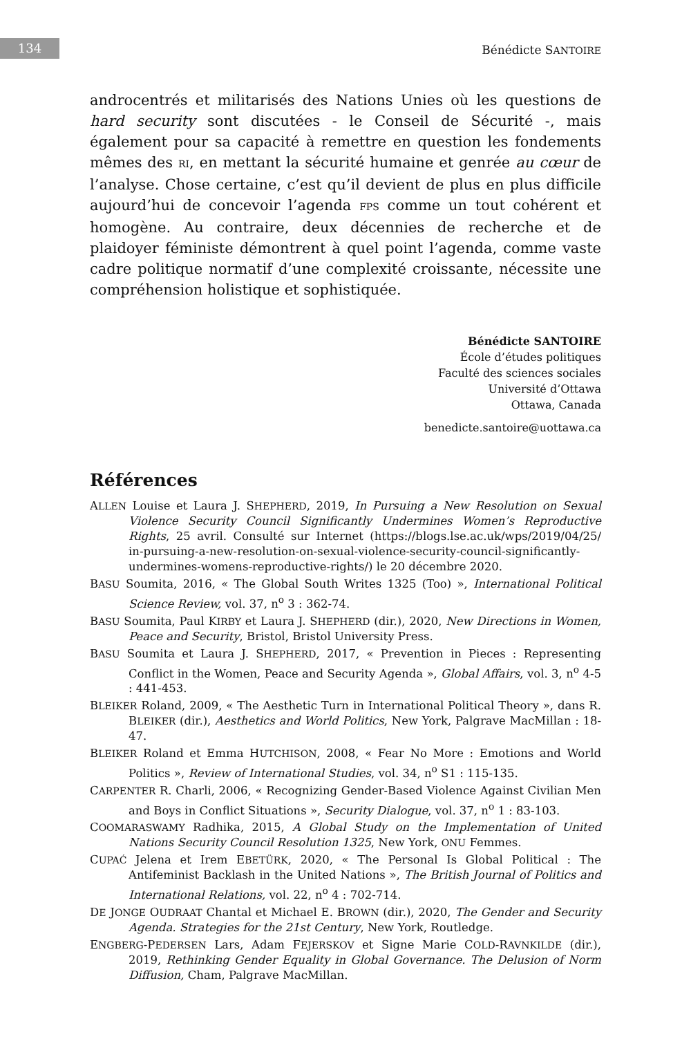134 Bénédicte SANTOIRE
androcentrés et militarisés des Nations Unies où les questions de hard security sont discutées - le Conseil de Sécurité -, mais également pour sa capacité à remettre en question les fondements mêmes des RI, en mettant la sécurité humaine et genrée au cœur de l’analyse. Chose certaine, c’est qu’il devient de plus en plus difficile aujourd’hui de concevoir l’agenda FPS comme un tout cohérent et homogène. Au contraire, deux décennies de recherche et de plaidoyer féministe démontrent à quel point l’agenda, comme vaste cadre politique normatif d’une complexité croissante, nécessite une compréhension holistique et sophistiquée.
Bénédicte SANTOIRE
École d’études politiques
Faculté des sciences sociales
Université d’Ottawa
Ottawa, Canada
benedicte.santoire@uottawa.ca
Références
ALLEN Louise et Laura J. SHEPHERD, 2019, In Pursuing a New Resolution on Sexual Violence Security Council Significantly Undermines Women’s Reproductive Rights, 25 avril. Consulté sur Internet (https://blogs.lse.ac.uk/wps/2019/04/25/ in-pursuing-a-new-resolution-on-sexual-violence-security-council-significantly-undermines-womens-reproductive-rights/) le 20 décembre 2020.
BASU Soumita, 2016, « The Global South Writes 1325 (Too) », International Political Science Review, vol. 37, n<sup>o</sup> 3 : 362-74.
BASU Soumita, Paul KIRBY et Laura J. SHEPHERD (dir.), 2020, New Directions in Women, Peace and Security, Bristol, Bristol University Press.
BASU Soumita et Laura J. SHEPHERD, 2017, « Prevention in Pieces : Representing Conflict in the Women, Peace and Security Agenda », Global Affairs, vol. 3, n<sup>o</sup> 4-5 : 441-453.
BLEIKER Roland, 2009, « The Aesthetic Turn in International Political Theory », dans R. BLEIKER (dir.), Aesthetics and World Politics, New York, Palgrave MacMillan : 18-47.
BLEIKER Roland et Emma HUTCHISON, 2008, « Fear No More : Emotions and World Politics », Review of International Studies, vol. 34, n<sup>o</sup> S1 : 115-135.
CARPENTER R. Charli, 2006, « Recognizing Gender-Based Violence Against Civilian Men and Boys in Conflict Situations », Security Dialogue, vol. 37, n<sup>o</sup> 1 : 83-103.
COOMARASWAMY Radhika, 2015, A Global Study on the Implementation of United Nations Security Council Resolution 1325, New York, ONU Femmes.
CUPAĆ Jelena et Irem EBETÜRK, 2020, « The Personal Is Global Political : The Antifeminist Backlash in the United Nations », The British Journal of Politics and International Relations, vol. 22, n<sup>o</sup> 4 : 702-714.
DE JONGE OUDRAAT Chantal et Michael E. BROWN (dir.), 2020, The Gender and Security Agenda. Strategies for the 21st Century, New York, Routledge.
ENGBERG-PEDERSEN Lars, Adam FEJERSKOV et Signe Marie COLD-RAVNKILDE (dir.), 2019, Rethinking Gender Equality in Global Governance. The Delusion of Norm Diffusion, Cham, Palgrave MacMillan.